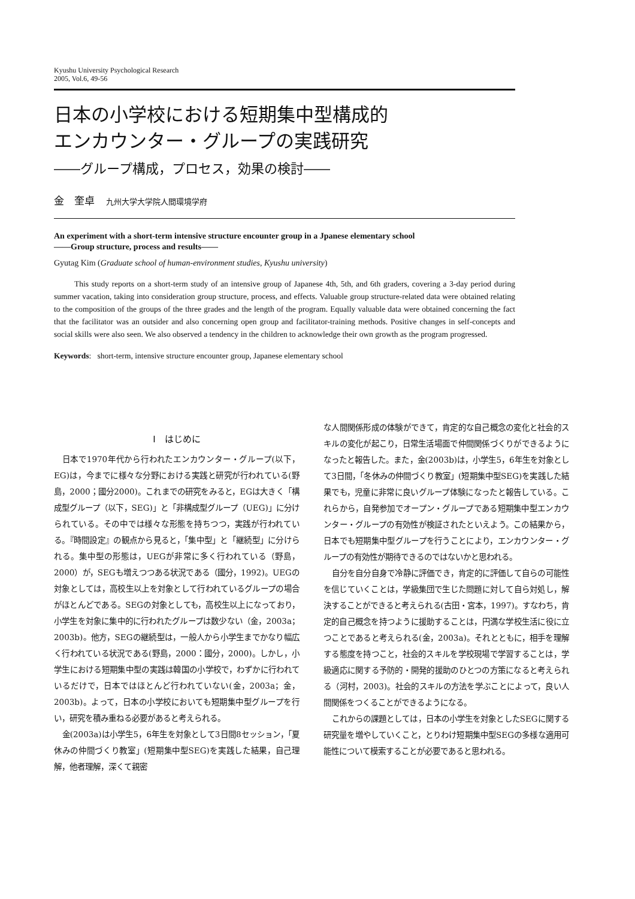Kyushu University Psychological Research
2005, Vol.6, 49-56
日本の小学校における短期集中型構成的
エンカウンター・グループの実践研究
――グループ構成，プロセス，効果の検討――
金　奎卓 九州大学大学院人間環境学府
An experiment with a short-term intensive structure encounter group in a Jpanese elementary school
――Group structure, process and results――
Gyutag Kim (Graduate school of human-environment studies, Kyushu university)
This study reports on a short-term study of an intensive group of Japanese 4th, 5th, and 6th graders, covering a 3-day period during summer vacation, taking into consideration group structure, process, and effects. Valuable group structure-related data were obtained relating to the composition of the groups of the three grades and the length of the program. Equally valuable data were obtained concerning the fact that the facilitator was an outsider and also concerning open group and facilitator-training methods. Positive changes in self-concepts and social skills were also seen. We also observed a tendency in the children to acknowledge their own growth as the program progressed.
Keywords: short-term, intensive structure encounter group, Japanese elementary school
Ⅰ　はじめに
日本で1970年代から行われたエンカウンター・グループ(以下，EG)は，今までに様々な分野における実践と研究が行われている(野島，2000；國分2000)。これまでの研究をみると，EGは大きく「構成型グループ（以下，SEG)」と「非構成型グループ（UEG)」に分けられている。その中では様々な形態を持ちつつ，実践が行われている。『時間設定』の観点から見ると，「集中型」と「継続型」に分けられる。集中型の形態は，UEGが非常に多く行われている（野島，2000）が，SEGも増えつつある状況である（國分，1992)。UEGの対象としては，高校生以上を対象として行われているグループの場合がほとんどである。SEGの対象としても，高校生以上になっており，小学生を対象に集中的に行われたグループは数少ない（金，2003a；2003b)。他方，SEGの継続型は，一般人から小学生までかなり幅広く行われている状況である(野島，2000：國分，2000)。しかし，小学生における短期集中型の実践は韓国の小学校で，わずかに行われているだけで，日本ではほとんど行われていない(金，2003a；金，2003b)。よって，日本の小学校においても短期集中型グループを行い，研究を積み重ねる必要があると考えられる。
金(2003a)は小学生5，6年生を対象として3日間8セッション，「夏休みの仲間づくり教室」(短期集中型SEG)を実践した結果，自己理解，他者理解，深くて親密
な人間関係形成の体験ができて，肯定的な自己概念の変化と社会的スキルの変化が起こり，日常生活場面で仲間関係づくりができるようになったと報告した。また，金(2003b)は，小学生5，6年生を対象として3日間，「冬休みの仲間づくり教室」(短期集中型SEG)を実践した結果でも，児童に非常に良いグループ体験になったと報告している。これらから，自発参加でオープン・グループである短期集中型エンカウンター・グループの有効性が検証されたといえよう。この結果から，日本でも短期集中型グループを行うことにより，エンカウンター・グループの有効性が期待できるのではないかと思われる。
自分を自分自身で冷静に評価でき，肯定的に評価して自らの可能性を信じていくことは，学級集団で生じた問題に対して自ら対処し，解決することができると考えられる(古田・宮本，1997)。すなわち，肯定的自己概念を持つように援助することは，円満な学校生活に役に立つことであると考えられる(金，2003a)。それとともに，相手を理解する態度を持つこと，社会的スキルを学校現場で学習することは，学級適応に関する予防的・開発的援助のひとつの方策になると考えられる（河村，2003)。社会的スキルの方法を学ぶことによって，良い人間関係をつくることができるようになる。
これからの課題としては，日本の小学生を対象としたSEGに関する研究量を増やしていくこと，とりわけ短期集中型SEGの多様な適用可能性について模索することが必要であると思われる。